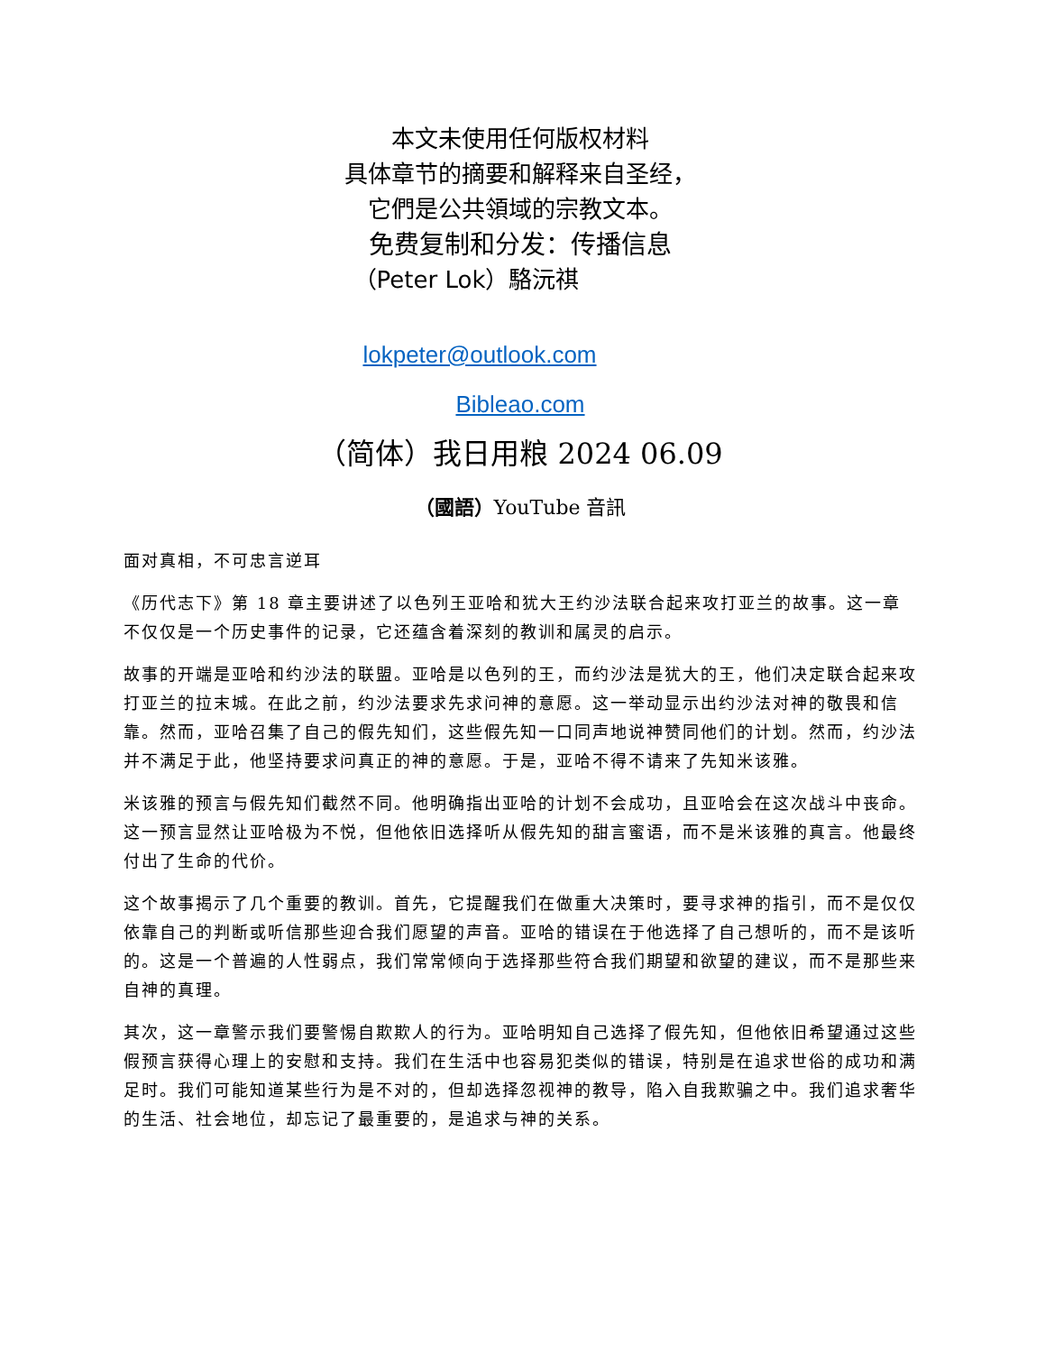本文未使用任何版权材料
具体章节的摘要和解释来自圣经，
它們是公共領域的宗教文本。
免费复制和分发：传播信息
（Peter Lok）駱沅祺
lokpeter@outlook.com
Bibleao.com
（简体）我日用粮 2024 06.09
（國語）YouTube 音訊
面对真相，不可忠言逆耳
《历代志下》第 18 章主要讲述了以色列王亚哈和犹大王约沙法联合起来攻打亚兰的故事。这一章不仅仅是一个历史事件的记录，它还蕴含着深刻的教训和属灵的启示。
故事的开端是亚哈和约沙法的联盟。亚哈是以色列的王，而约沙法是犹大的王，他们决定联合起来攻打亚兰的拉末城。在此之前，约沙法要求先求问神的意愿。这一举动显示出约沙法对神的敬畏和信靠。然而，亚哈召集了自己的假先知们，这些假先知一口同声地说神赞同他们的计划。然而，约沙法并不满足于此，他坚持要求问真正的神的意愿。于是，亚哈不得不请来了先知米该雅。
米该雅的预言与假先知们截然不同。他明确指出亚哈的计划不会成功，且亚哈会在这次战斗中丧命。这一预言显然让亚哈极为不悦，但他依旧选择听从假先知的甜言蜜语，而不是米该雅的真言。他最终付出了生命的代价。
这个故事揭示了几个重要的教训。首先，它提醒我们在做重大决策时，要寻求神的指引，而不是仅仅依靠自己的判断或听信那些迎合我们愿望的声音。亚哈的错误在于他选择了自己想听的，而不是该听的。这是一个普遍的人性弱点，我们常常倾向于选择那些符合我们期望和欲望的建议，而不是那些来自神的真理。
其次，这一章警示我们要警惕自欺欺人的行为。亚哈明知自己选择了假先知，但他依旧希望通过这些假预言获得心理上的安慰和支持。我们在生活中也容易犯类似的错误，特别是在追求世俗的成功和满足时。我们可能知道某些行为是不对的，但却选择忽视神的教导，陷入自我欺骗之中。我们追求奢华的生活、社会地位，却忘记了最重要的，是追求与神的关系。